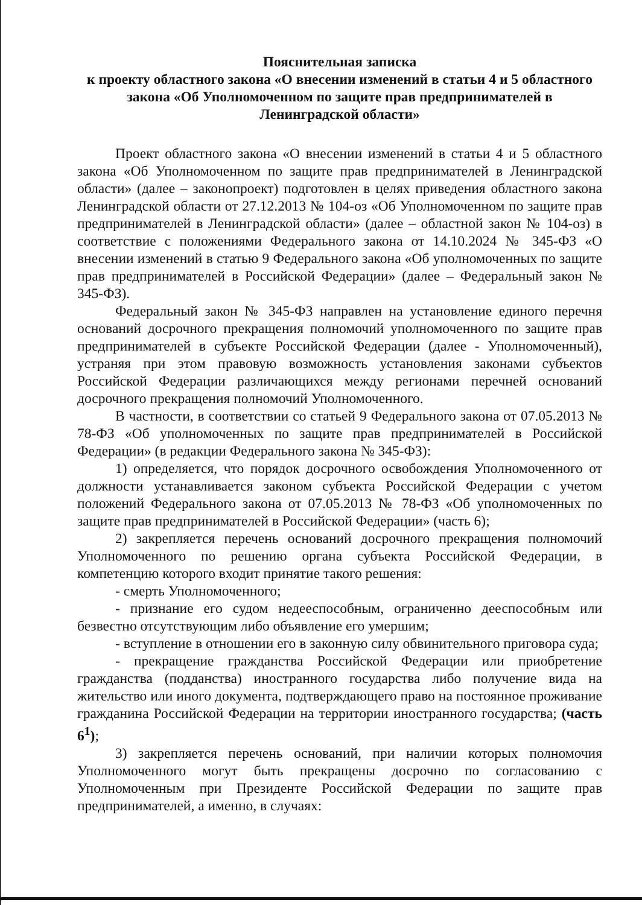Пояснительная записка
к проекту областного закона «О внесении изменений в статьи 4 и 5 областного закона «Об Уполномоченном по защите прав предпринимателей в Ленинградской области»
Проект областного закона «О внесении изменений в статьи 4 и 5 областного закона «Об Уполномоченном по защите прав предпринимателей в Ленинградской области» (далее – законопроект) подготовлен в целях приведения областного закона Ленинградской области от 27.12.2013 № 104-оз «Об Уполномоченном по защите прав предпринимателей в Ленинградской области» (далее – областной закон № 104-оз) в соответствие с положениями Федерального закона от 14.10.2024 № 345-ФЗ «О внесении изменений в статью 9 Федерального закона «Об уполномоченных по защите прав предпринимателей в Российской Федерации» (далее – Федеральный закон № 345-ФЗ).
Федеральный закон № 345-ФЗ направлен на установление единого перечня оснований досрочного прекращения полномочий уполномоченного по защите прав предпринимателей в субъекте Российской Федерации (далее - Уполномоченный), устраняя при этом правовую возможность установления законами субъектов Российской Федерации различающихся между регионами перечней оснований досрочного прекращения полномочий Уполномоченного.
В частности, в соответствии со статьей 9 Федерального закона от 07.05.2013 № 78-ФЗ «Об уполномоченных по защите прав предпринимателей в Российской Федерации» (в редакции Федерального закона № 345-ФЗ):
1) определяется, что порядок досрочного освобождения Уполномоченного от должности устанавливается законом субъекта Российской Федерации с учетом положений Федерального закона от 07.05.2013 № 78-ФЗ «Об уполномоченных по защите прав предпринимателей в Российской Федерации» (часть 6);
2) закрепляется перечень оснований досрочного прекращения полномочий Уполномоченного по решению органа субъекта Российской Федерации, в компетенцию которого входит принятие такого решения:
- смерть Уполномоченного;
- признание его судом недееспособным, ограниченно дееспособным или безвестно отсутствующим либо объявление его умершим;
- вступление в отношении его в законную силу обвинительного приговора суда;
- прекращение гражданства Российской Федерации или приобретение гражданства (подданства) иностранного государства либо получение вида на жительство или иного документа, подтверждающего право на постоянное проживание гражданина Российской Федерации на территории иностранного государства; (часть 6<sup>1</sup>);
3) закрепляется перечень оснований, при наличии которых полномочия Уполномоченного могут быть прекращены досрочно по согласованию с Уполномоченным при Президенте Российской Федерации по защите прав предпринимателей, а именно, в случаях: